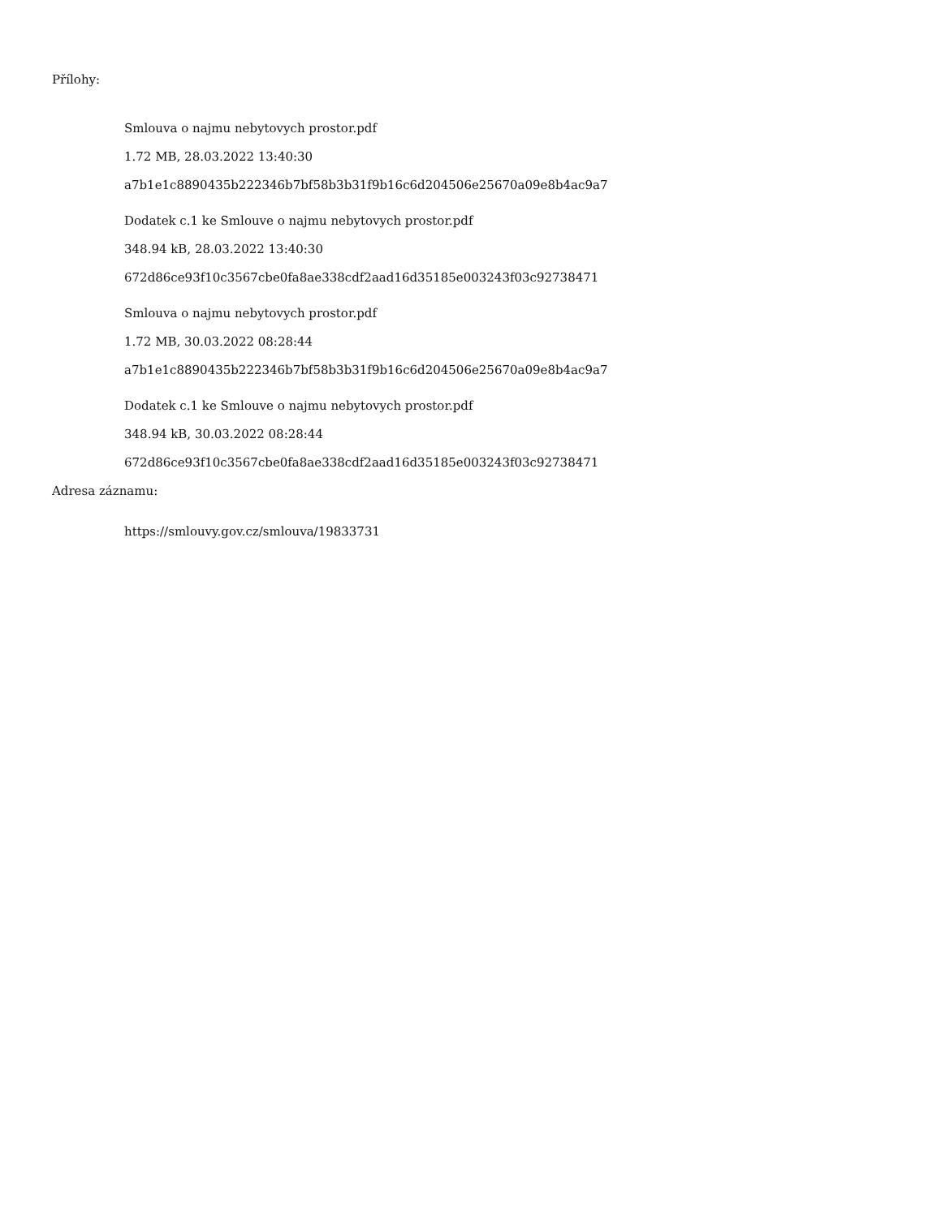Přílohy:
Smlouva o najmu nebytovych prostor.pdf
1.72 MB, 28.03.2022 13:40:30
a7b1e1c8890435b222346b7bf58b3b31f9b16c6d204506e25670a09e8b4ac9a7
Dodatek c.1 ke Smlouve o najmu nebytovych prostor.pdf
348.94 kB, 28.03.2022 13:40:30
672d86ce93f10c3567cbe0fa8ae338cdf2aad16d35185e003243f03c92738471
Smlouva o najmu nebytovych prostor.pdf
1.72 MB, 30.03.2022 08:28:44
a7b1e1c8890435b222346b7bf58b3b31f9b16c6d204506e25670a09e8b4ac9a7
Dodatek c.1 ke Smlouve o najmu nebytovych prostor.pdf
348.94 kB, 30.03.2022 08:28:44
672d86ce93f10c3567cbe0fa8ae338cdf2aad16d35185e003243f03c92738471
Adresa záznamu:
https://smlouvy.gov.cz/smlouva/19833731